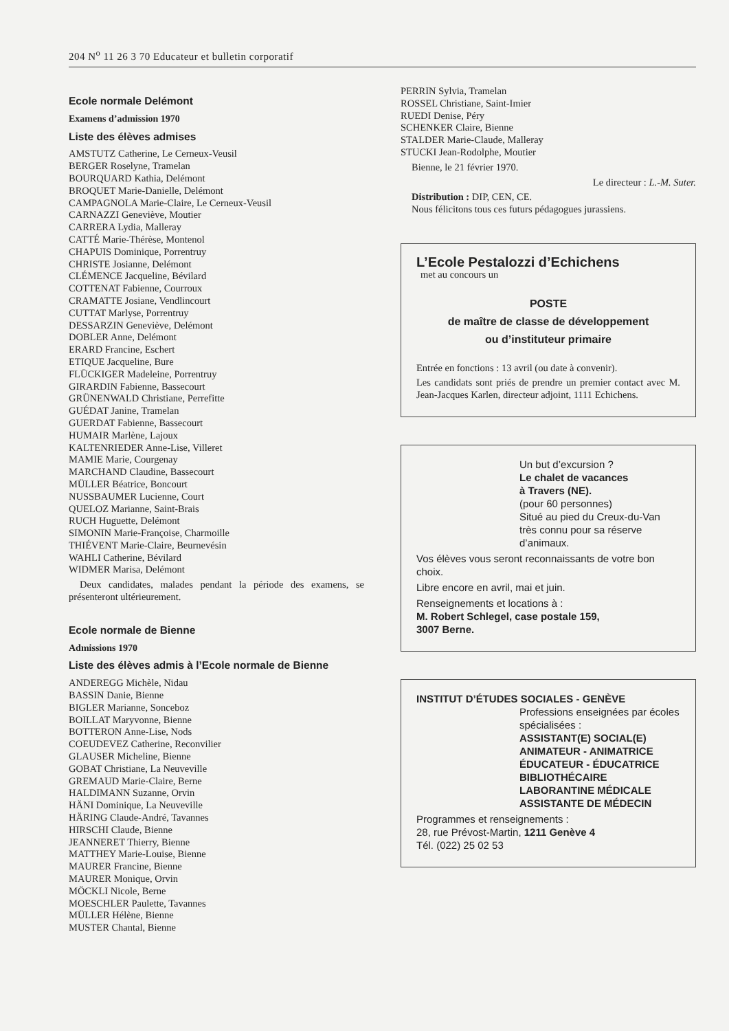204 N<sup>o</sup> 11 26 3 70 Educateur et bulletin corporatif
Ecole normale Delémont
Examens d’admission 1970
Liste des élèves admises
AMSTUTZ Catherine, Le Cerneux-Veusil
BERGER Roselyne, Tramelan
BOURQUARD Kathia, Delémont
BROQUET Marie-Danielle, Delémont
CAMPAGNOLA Marie-Claire, Le Cerneux-Veusil
CARNAZZI Geneviève, Moutier
CARRERA Lydia, Malleray
CATTÉ Marie-Thérèse, Montenol
CHAPUIS Dominique, Porrentruy
CHRISTE Josianne, Delémont
CLÉMENCE Jacqueline, Bévilard
COTTENAT Fabienne, Courroux
CRAMATTE Josiane, Vendlincourt
CUTTAT Marlyse, Porrentruy
DESSARZIN Geneviève, Delémont
DOBLER Anne, Delémont
ERARD Francine, Eschert
ETIQUE Jacqueline, Bure
FLÜCKIGER Madeleine, Porrentruy
GIRARDIN Fabienne, Bassecourt
GRÜNENWALD Christiane, Perrefitte
GUÉDAT Janine, Tramelan
GUERDAT Fabienne, Bassecourt
HUMAIR Marlène, Lajoux
KALTENRIEDER Anne-Lise, Villeret
MAMIE Marie, Courgenay
MARCHAND Claudine, Bassecourt
MÜLLER Béatrice, Boncourt
NUSSBAUMER Lucienne, Court
QUELOZ Marianne, Saint-Brais
RUCH Huguette, Delémont
SIMONIN Marie-Françoise, Charmoille
THIÉVENT Marie-Claire, Beurnevésin
WAHLI Catherine, Bévilard
WIDMER Marisa, Delémont
Deux candidates, malades pendant la période des examens, se présenteront ultérieurement.
Ecole normale de Bienne
Admissions 1970
Liste des élèves admis à l’Ecole normale de Bienne
ANDEREGG Michèle, Nidau
BASSIN Danie, Bienne
BIGLER Marianne, Sonceboz
BOILLAT Maryvonne, Bienne
BOTTERON Anne-Lise, Nods
COEUDEVEZ Catherine, Reconvilier
GLAUSER Micheline, Bienne
GOBAT Christiane, La Neuveville
GREMAUD Marie-Claire, Berne
HALDIMANN Suzanne, Orvin
HÄNI Dominique, La Neuveville
HÄRING Claude-André, Tavannes
HIRSCHI Claude, Bienne
JEANNERET Thierry, Bienne
MATTHEY Marie-Louise, Bienne
MAURER Francine, Bienne
MAURER Monique, Orvin
MÖCKLI Nicole, Berne
MOESCHLER Paulette, Tavannes
MÜLLER Hélène, Bienne
MUSTER Chantal, Bienne
PERRIN Sylvia, Tramelan
ROSSEL Christiane, Saint-Imier
RUEDI Denise, Péry
SCHENKER Claire, Bienne
STALDER Marie-Claude, Malleray
STUCKI Jean-Rodolphe, Moutier
Bienne, le 21 février 1970.
Le directeur : L.-M. Suter.
Distribution : DIP, CEN, CE.
Nous félicitons tous ces futurs pédagogues jurassiens.
L’Ecole Pestalozzi d’Echichens
met au concours un
POSTE
de maître de classe de développement
ou d’instituteur primaire
Entrée en fonctions : 13 avril (ou date à convenir).
Les candidats sont priés de prendre un premier contact avec M. Jean-Jacques Karlen, directeur adjoint, 1111 Echichens.
Un but d’excursion ?
Le chalet de vacances
à Travers (NE).
(pour 60 personnes)
Situé au pied du Creux-du-Van très connu pour sa réserve d’animaux.
Vos élèves vous seront reconnaissants de votre bon choix.
Libre encore en avril, mai et juin.
Renseignements et locations à :
M. Robert Schlegel, case postale 159,
3007 Berne.
INSTITUT D’ÉTUDES SOCIALES - GENÈVE
Professions enseignées par écoles spécialisées :
ASSISTANT(E) SOCIAL(E)
ANIMATEUR - ANIMATRICE
ÉDUCATEUR - ÉDUCATRICE
BIBLIOTHÉCAIRE
LABORANTINE MÉDICALE
ASSISTANTE DE MÉDECIN
Programmes et renseignements :
28, rue Prévost-Martin, 1211 Genève 4
Tél. (022) 25 02 53